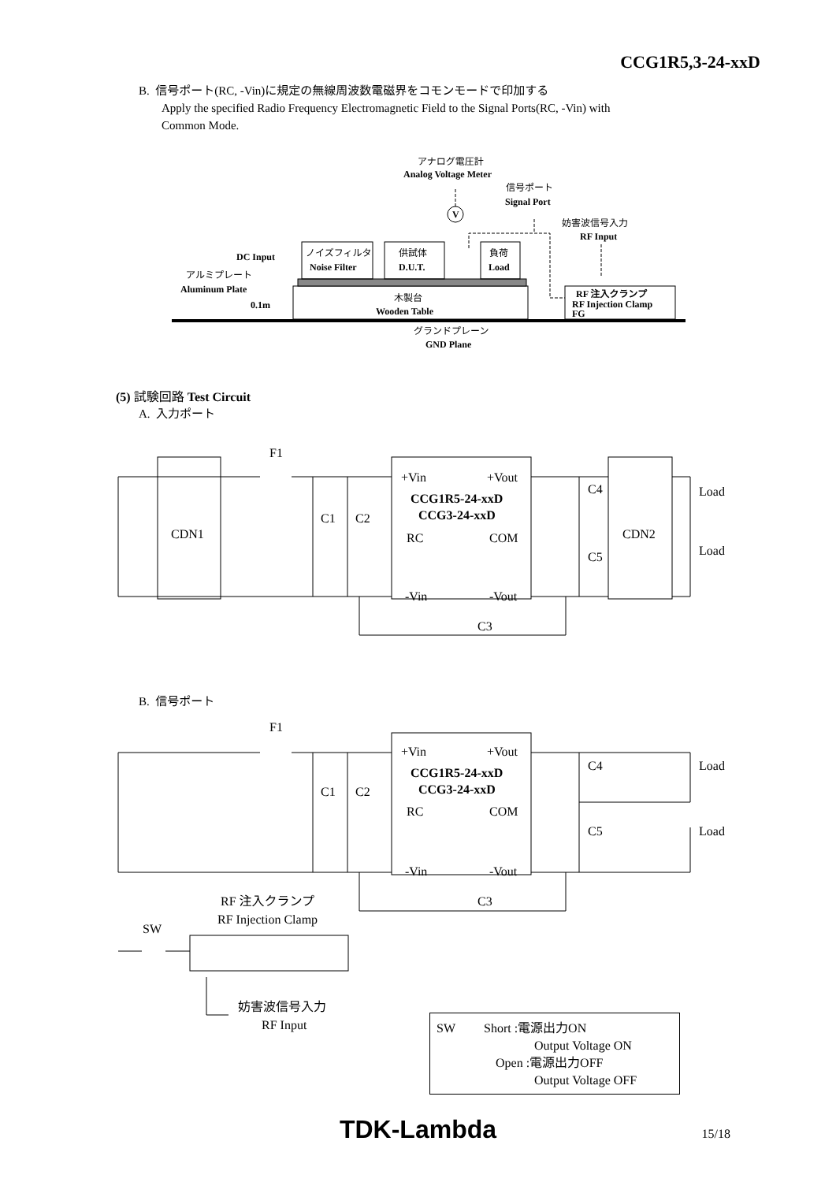CCG1R5,3-24-xxD
B. 信号ポート(RC, -Vin)に規定の無線周波数電磁界をコモンモードで印加する
Apply the specified Radio Frequency Electromagnetic Field to the Signal Ports(RC, -Vin) with
Common Mode.
V
アナログ電圧計
Analog Voltage Meter
信号ポート
Signal Port
妨害波信号入力
RF Input
DC Input
ノイズフィルタ
Noise Filter
供試体
D.U.T.
負荷
Load
アルミプレート
Aluminum Plate
0.1m
木製台
Wooden Table
RF 注入クランプ
RF Injection Clamp
FG
グランドプレーン
GND Plane
(5) 試験回路 Test Circuit
A. 入力ポート
F1
CDN1
C1
C2
+Vin
+Vout
CCG1R5-24-xxD
CCG3-24-xxD
RC
COM
-Vin
-Vout
C4
C5
CDN2
Load
Load
C3
B. 信号ポート
F1
C1
C2
+Vin
+Vout
CCG1R5-24-xxD
CCG3-24-xxD
RC
COM
-Vin
-Vout
C4
C5
Load
Load
C3
RF 注入クランプ
RF Injection Clamp
SW
妨害波信号入力
RF Input
SW Short :電源出力ON
Output Voltage ON
Open :電源出力OFF
Output Voltage OFF
TDK-Lambda 15/18